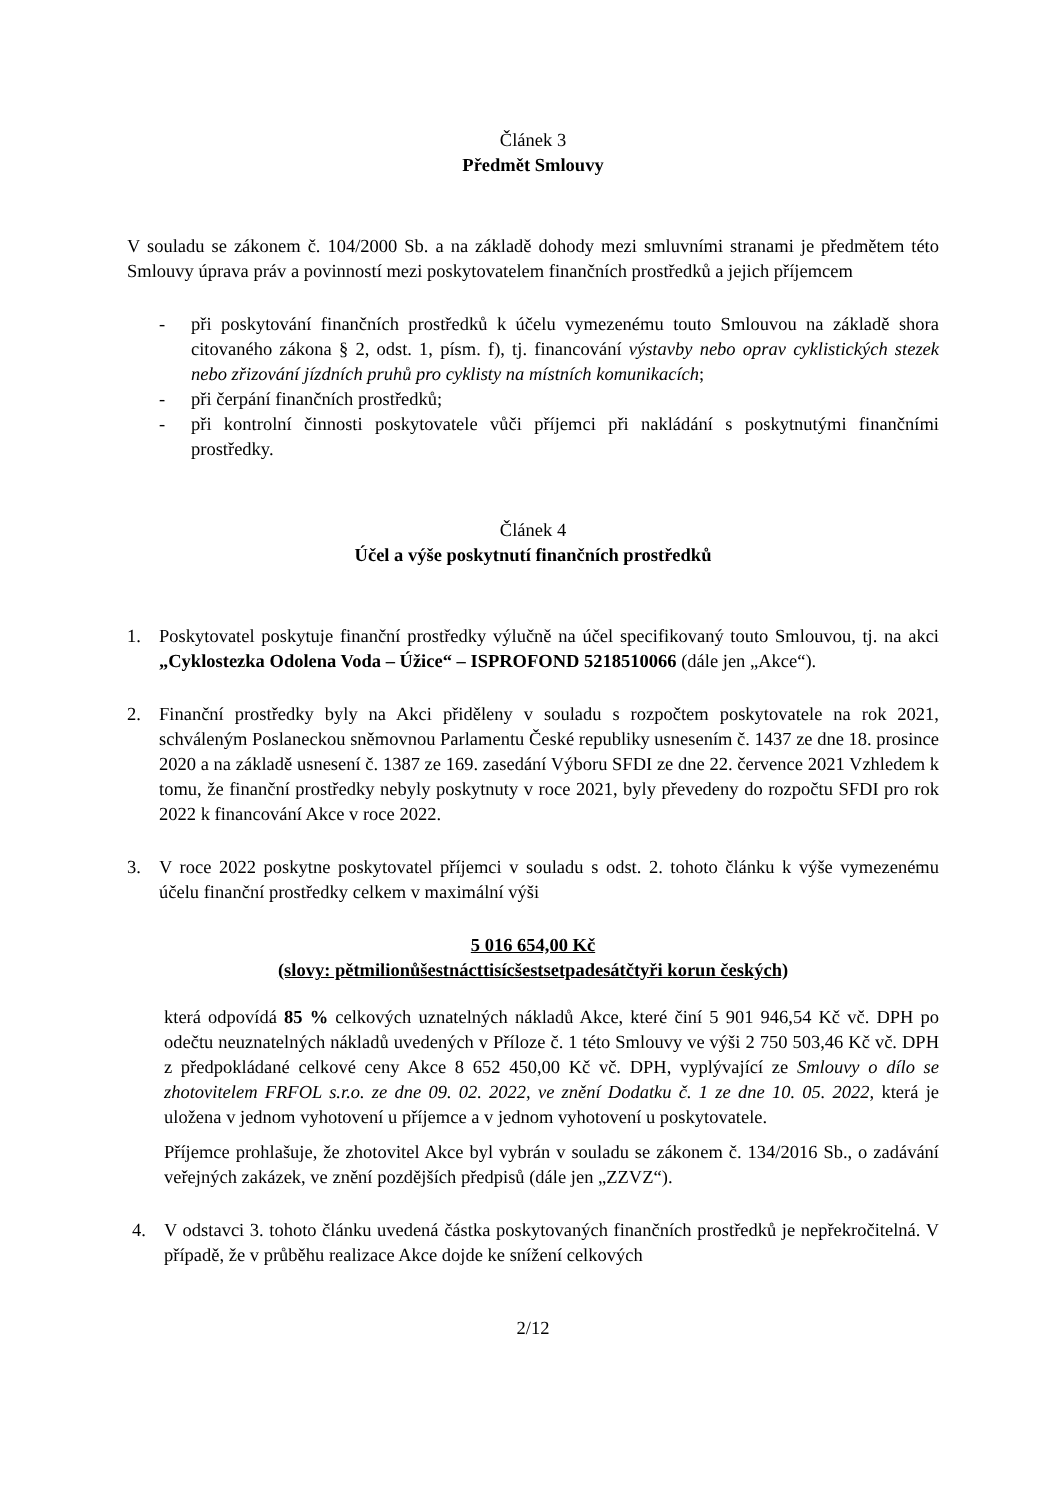Článek 3
Předmět Smlouvy
V souladu se zákonem č. 104/2000 Sb. a na základě dohody mezi smluvními stranami je předmětem této Smlouvy úprava práv a povinností mezi poskytovatelem finančních prostředků a jejich příjemcem
- při poskytování finančních prostředků k účelu vymezenému touto Smlouvou na základě shora citovaného zákona § 2, odst. 1, písm. f), tj. financování výstavby nebo oprav cyklistických stezek nebo zřizování jízdních pruhů pro cyklisty na místních komunikacích;
- při čerpání finančních prostředků;
- při kontrolní činnosti poskytovatele vůči příjemci při nakládání s poskytnutými finančními prostředky.
Článek 4
Účel a výše poskytnutí finančních prostředků
1. Poskytovatel poskytuje finanční prostředky výlučně na účel specifikovaný touto Smlouvou, tj. na akci „Cyklostezka Odolena Voda – Úžice“ – ISPROFOND 5218510066 (dále jen „Akce“).
2. Finanční prostředky byly na Akci přiděleny v souladu s rozpočtem poskytovatele na rok 2021, schváleným Poslaneckou sněmovnou Parlamentu České republiky usnesením č. 1437 ze dne 18. prosince 2020 a na základě usnesení č. 1387 ze 169. zasedání Výboru SFDI ze dne 22. července 2021 Vzhledem k tomu, že finanční prostředky nebyly poskytnuty v roce 2021, byly převedeny do rozpočtu SFDI pro rok 2022 k financování Akce v roce 2022.
3. V roce 2022 poskytne poskytovatel příjemci v souladu s odst. 2. tohoto článku k výše vymezenému účelu finanční prostředky celkem v maximální výši
5 016 654,00 Kč
(slovy: pětmilionůšestnácttisícšestsetpadesátčtyři korun českých)
která odpovídá 85 % celkových uznatelných nákladů Akce, které činí 5 901 946,54 Kč vč. DPH po odečtu neuznatelných nákladů uvedených v Příloze č. 1 této Smlouvy ve výši 2 750 503,46 Kč vč. DPH z předpokládané celkové ceny Akce 8 652 450,00 Kč vč. DPH, vyplývající ze Smlouvy o dílo se zhotovitelem FRFOL s.r.o. ze dne 09. 02. 2022, ve znění Dodatku č. 1 ze dne 10. 05. 2022, která je uložena v jednom vyhotovení u příjemce a v jednom vyhotovení u poskytovatele.
Příjemce prohlašuje, že zhotovitel Akce byl vybrán v souladu se zákonem č. 134/2016 Sb., o zadávání veřejných zakázek, ve znění pozdějších předpisů (dále jen „ZZVZ“).
4. V odstavci 3. tohoto článku uvedená částka poskytovaných finančních prostředků je nepřekročitelná. V případě, že v průběhu realizace Akce dojde ke snížení celkových
2/12